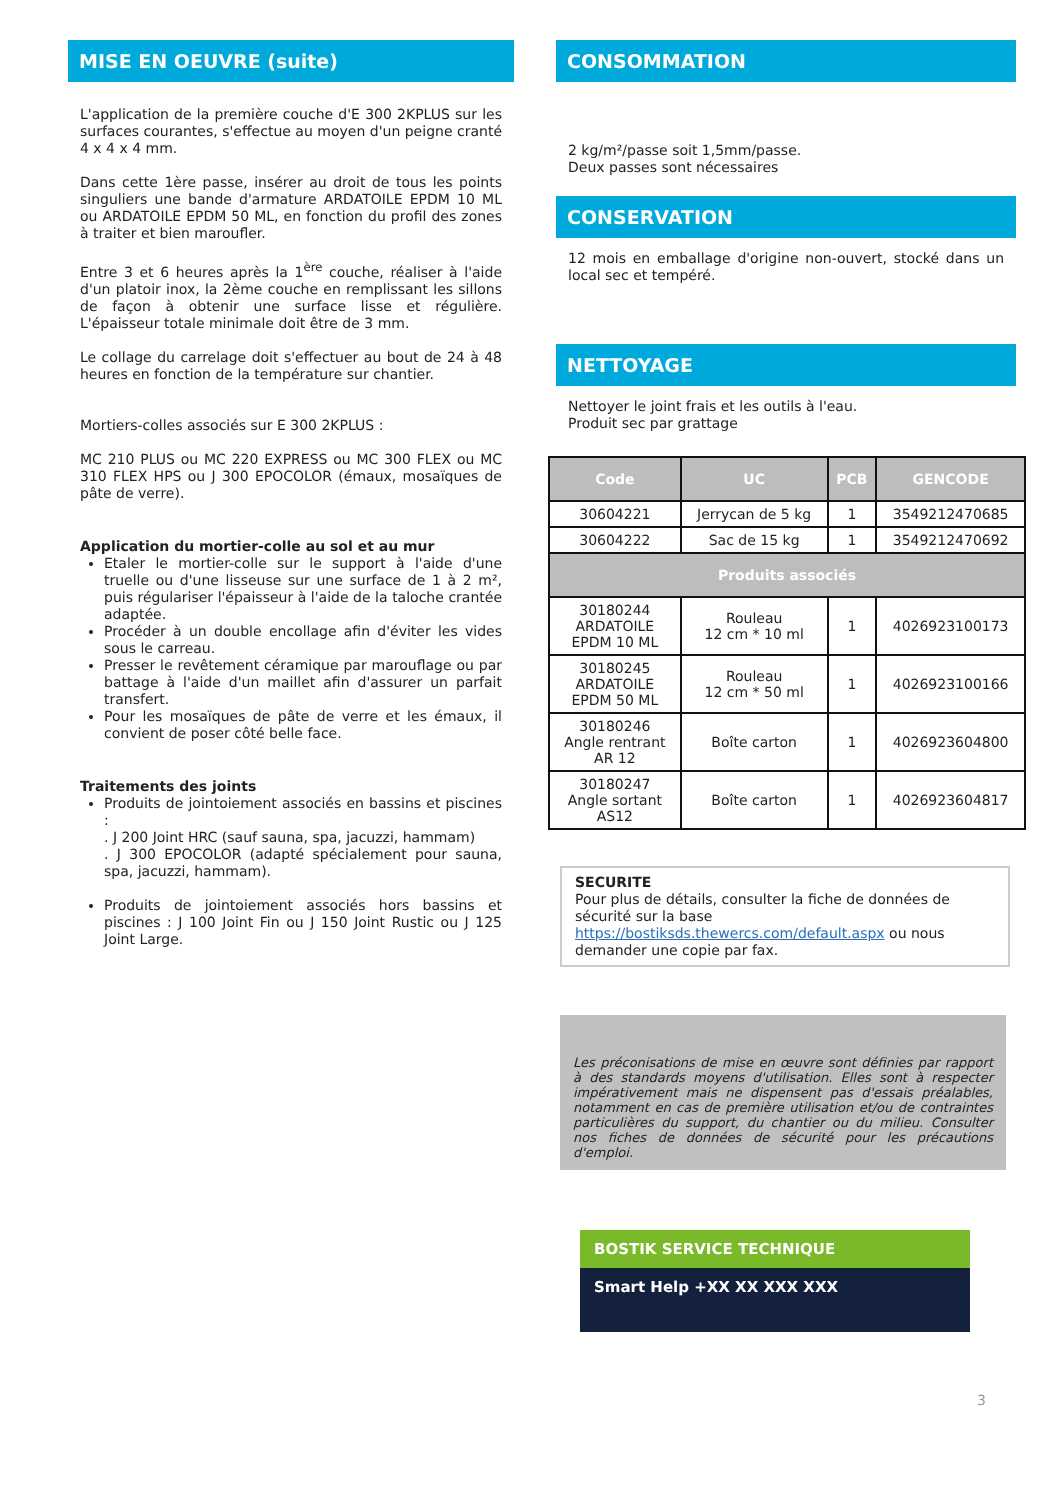MISE EN OEUVRE (suite)
L'application de la première couche d'E 300 2KPLUS sur les surfaces courantes, s'effectue au moyen d'un peigne cranté 4 x 4 x 4 mm.
Dans cette 1ère passe, insérer au droit de tous les points singuliers une bande d'armature ARDATOILE EPDM 10 ML ou ARDATOILE EPDM 50 ML, en fonction du profil des zones à traiter et bien maroufler.
Entre 3 et 6 heures après la 1<sup>ère</sup> couche, réaliser à l'aide d'un platoir inox, la 2ème couche en remplissant les sillons de façon à obtenir une surface lisse et régulière. L'épaisseur totale minimale doit être de 3 mm.
Le collage du carrelage doit s'effectuer au bout de 24 à 48 heures en fonction de la température sur chantier.
Mortiers-colles associés sur E 300 2KPLUS :
MC 210 PLUS ou MC 220 EXPRESS ou MC 300 FLEX ou MC 310 FLEX HPS ou J 300 EPOCOLOR (émaux, mosaïques de pâte de verre).
Application du mortier-colle au sol et au mur
Etaler le mortier-colle sur le support à l'aide d'une truelle ou d'une lisseuse sur une surface de 1 à 2 m², puis régulariser l'épaisseur à l'aide de la taloche crantée adaptée.
Procéder à un double encollage afin d'éviter les vides sous le carreau.
Presser le revêtement céramique par marouflage ou par battage à l'aide d'un maillet afin d'assurer un parfait transfert.
Pour les mosaïques de pâte de verre et les émaux, il convient de poser côté belle face.
Traitements des joints
Produits de jointoiement associés en bassins et piscines :
. J 200 Joint HRC (sauf sauna, spa, jacuzzi, hammam)
. J 300 EPOCOLOR (adapté spécialement pour sauna, spa, jacuzzi, hammam).
Produits de jointoiement associés hors bassins et piscines : J 100 Joint Fin ou J 150 Joint Rustic ou J 125 Joint Large.
CONSOMMATION
2 kg/m²/passe soit 1,5mm/passe.
Deux passes sont nécessaires
CONSERVATION
12 mois en emballage d'origine non-ouvert, stocké dans un local sec et tempéré.
NETTOYAGE
Nettoyer le joint frais et les outils à l'eau.
Produit sec par grattage
| Code | UC | PCB | GENCODE |
| --- | --- | --- | --- |
| 30604221 | Jerrycan de 5 kg | 1 | 3549212470685 |
| 30604222 | Sac de 15 kg | 1 | 3549212470692 |
| Produits associés | | | |
| 30180244 ARDATOILE EPDM 10 ML | Rouleau 12 cm * 10 ml | 1 | 4026923100173 |
| 30180245 ARDATOILE EPDM 50 ML | Rouleau 12 cm * 50 ml | 1 | 4026923100166 |
| 30180246 Angle rentrant AR 12 | Boîte carton | 1 | 4026923604800 |
| 30180247 Angle sortant AS12 | Boîte carton | 1 | 4026923604817 |
SECURITE
Pour plus de détails, consulter la fiche de données de sécurité sur la base https://bostiksds.thewercs.com/default.aspx ou nous demander une copie par fax.
Les préconisations de mise en œuvre sont définies par rapport à des standards moyens d'utilisation. Elles sont à respecter impérativement mais ne dispensent pas d'essais préalables, notamment en cas de première utilisation et/ou de contraintes particulières du support, du chantier ou du milieu. Consulter nos fiches de données de sécurité pour les précautions d'emploi.
BOSTIK SERVICE TECHNIQUE
Smart Help +XX XX XXX XXX
3